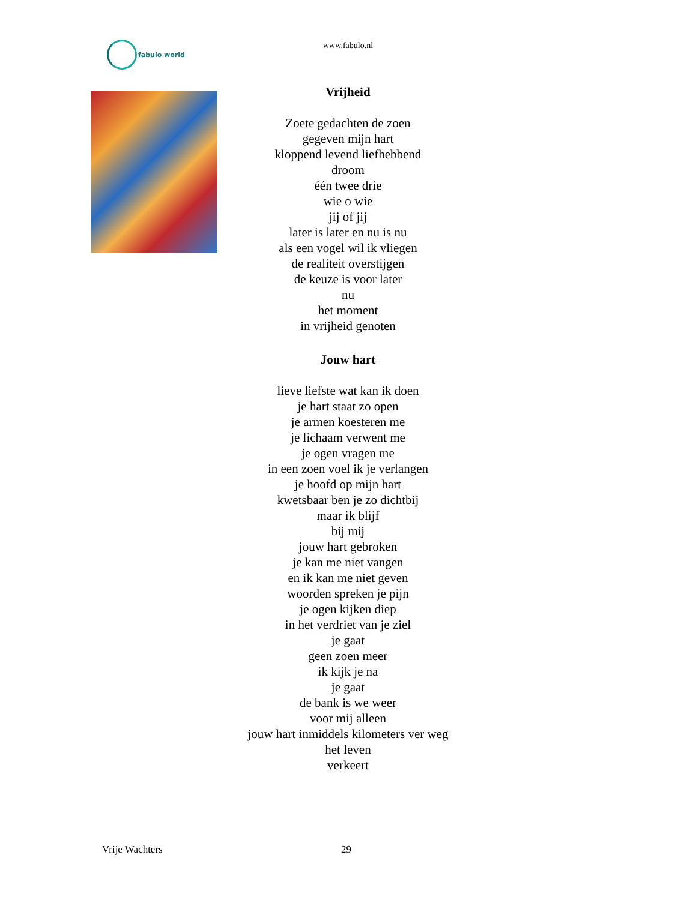fabulo world
www.fabulo.nl
Vrijheid
Zoete gedachten de zoen
gegeven mijn hart
kloppend levend liefhebbend
droom
één twee drie
wie o wie
jij of jij
later is later en nu is nu
als een vogel wil ik vliegen
de realiteit overstijgen
de keuze is voor later
nu
het moment
in vrijheid genoten
Jouw hart
lieve liefste wat kan ik doen
je hart staat zo open
je armen koesteren me
je lichaam verwent me
je ogen vragen me
in een zoen voel ik je verlangen
je hoofd op mijn hart
kwetsbaar ben je zo dichtbij
maar ik blijf
bij mij
jouw hart gebroken
je kan me niet vangen
en ik kan me niet geven
woorden spreken je pijn
je ogen kijken diep
in het verdriet van je ziel
je gaat
geen zoen meer
ik kijk je na
je gaat
de bank is we weer
voor mij alleen
jouw hart inmiddels kilometers ver weg
het leven
verkeert
Vrije Wachters 29